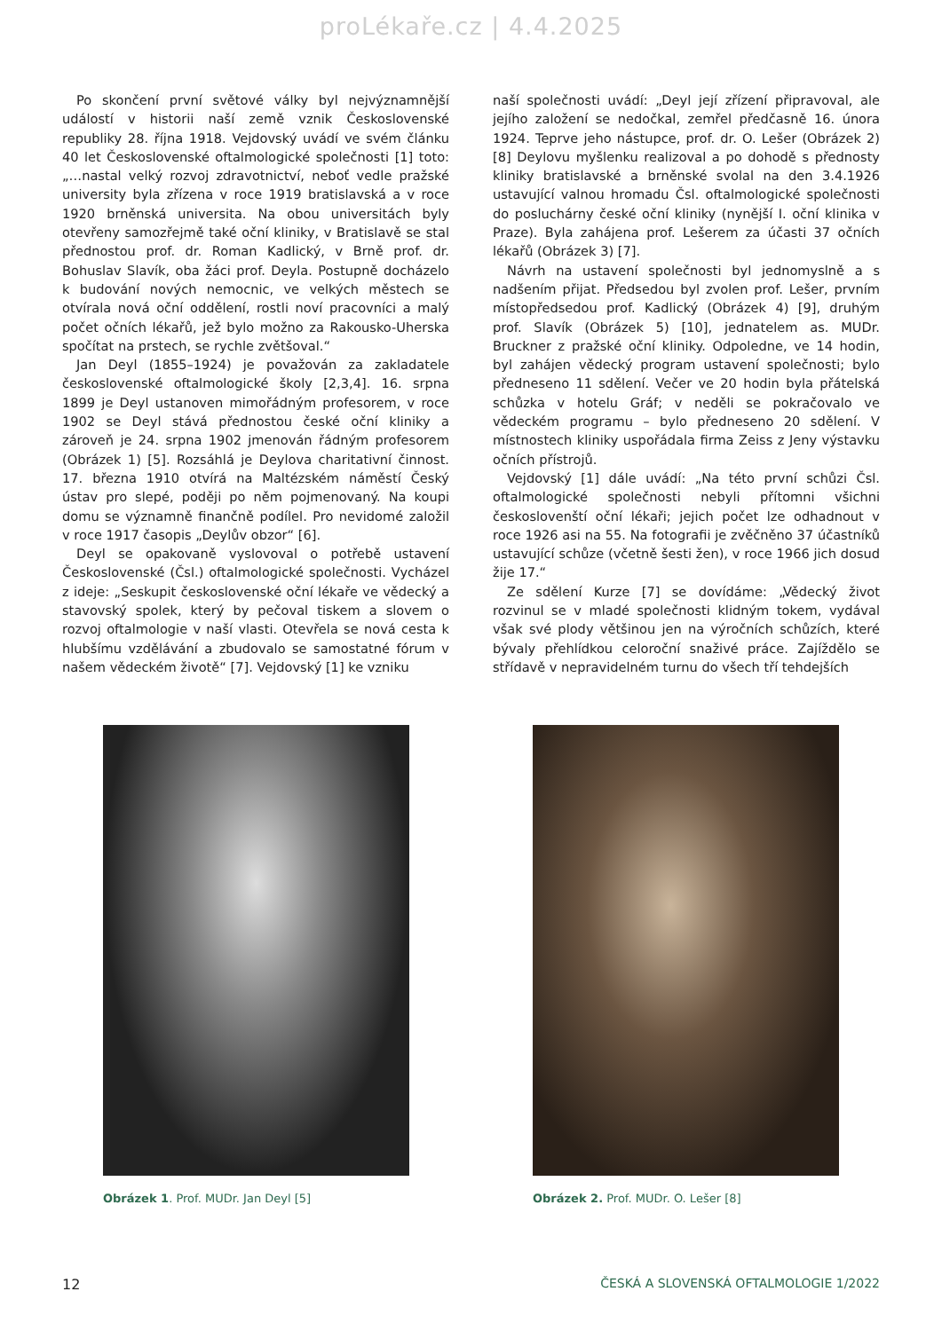proLékaře.cz | 4.4.2025
Po skončení první světové války byl nejvýznamnější událostí v historii naší země vznik Československé republiky 28. října 1918. Vejdovský uvádí ve svém článku 40 let Československé oftalmologické společnosti [1] toto: „…nastal velký rozvoj zdravotnictví, neboť vedle pražské university byla zřízena v roce 1919 bratislavská a v roce 1920 brněnská universita. Na obou universitách byly otevřeny samozřejmě také oční kliniky, v Bratislavě se stal přednostou prof. dr. Roman Kadlický, v Brně prof. dr. Bohuslav Slavík, oba žáci prof. Deyla. Postupně docházelo k budování nových nemocnic, ve velkých městech se otvírala nová oční oddělení, rostli noví pracovníci a malý počet očních lékařů, jež bylo možno za Rakousko-Uherska spočítat na prstech, se rychle zvětšoval.“
Jan Deyl (1855–1924) je považován za zakladatele československé oftalmologické školy [2,3,4]. 16. srpna 1899 je Deyl ustanoven mimořádným profesorem, v roce 1902 se Deyl stává přednostou české oční kliniky a zároveň je 24. srpna 1902 jmenován řádným profesorem (Obrázek 1) [5]. Rozsáhlá je Deylova charitativní činnost. 17. března 1910 otvírá na Maltézském náměstí Český ústav pro slepé, poději po něm pojmenovaný. Na koupi domu se významně finančně podílel. Pro nevidomé založil v roce 1917 časopis „Deylův obzor“ [6].
Deyl se opakovaně vyslovoval o potřebě ustavení Československé (Čsl.) oftalmologické společnosti. Vycházel z ideje: „Seskupit československé oční lékaře ve vědecký a stavovský spolek, který by pečoval tiskem a slovem o rozvoj oftalmologie v naší vlasti. Otevřela se nová cesta k hlubšímu vzdělávání a zbudovalo se samostatné fórum v našem vědeckém životě“ [7]. Vejdovský [1] ke vzniku
naší společnosti uvádí: „Deyl její zřízení připravoval, ale jejího založení se nedočkal, zemřel předčasně 16. února 1924. Teprve jeho nástupce, prof. dr. O. Lešer (Obrázek 2) [8] Deylovu myšlenku realizoval a po dohodě s přednosty kliniky bratislavské a brněnské svolal na den 3.4.1926 ustavující valnou hromadu Čsl. oftalmologické společnosti do posluchárny české oční kliniky (nynější I. oční klinika v Praze). Byla zahájena prof. Lešerem za účasti 37 očních lékařů (Obrázek 3) [7].
Návrh na ustavení společnosti byl jednomyslně a s nadšením přijat. Předsedou byl zvolen prof. Lešer, prvním místopředsedou prof. Kadlický (Obrázek 4) [9], druhým prof. Slavík (Obrázek 5) [10], jednatelem as. MUDr. Bruckner z pražské oční kliniky. Odpoledne, ve 14 hodin, byl zahájen vědecký program ustavení společnosti; bylo předneseno 11 sdělení. Večer ve 20 hodin byla přátelská schůzka v hotelu Gráf; v neděli se pokračovalo ve vědeckém programu – bylo předneseno 20 sdělení. V místnostech kliniky uspořádala firma Zeiss z Jeny výstavku očních přístrojů.
Vejdovský [1] dále uvádí: „Na této první schůzi Čsl. oftalmologické společnosti nebyli přítomni všichni českoslovenští oční lékaři; jejich počet lze odhadnout v roce 1926 asi na 55. Na fotografii je zvěčněno 37 účastníků ustavující schůze (včetně šesti žen), v roce 1966 jich dosud žije 17.“
Ze sdělení Kurze [7] se dovídáme: „Vědecký život rozvinul se v mladé společnosti klidným tokem, vydával však své plody většinou jen na výročních schůzích, které bývaly přehlídkou celoroční snaživé práce. Zajíždělo se střídavě v nepravidelném turnu do všech tří tehdejších
Obrázek 1. Prof. MUDr. Jan Deyl [5] Obrázek 2. Prof. MUDr. O. Lešer [8]
12 ČESKÁ A SLOVENSKÁ OFTALMOLOGIE 1/2022